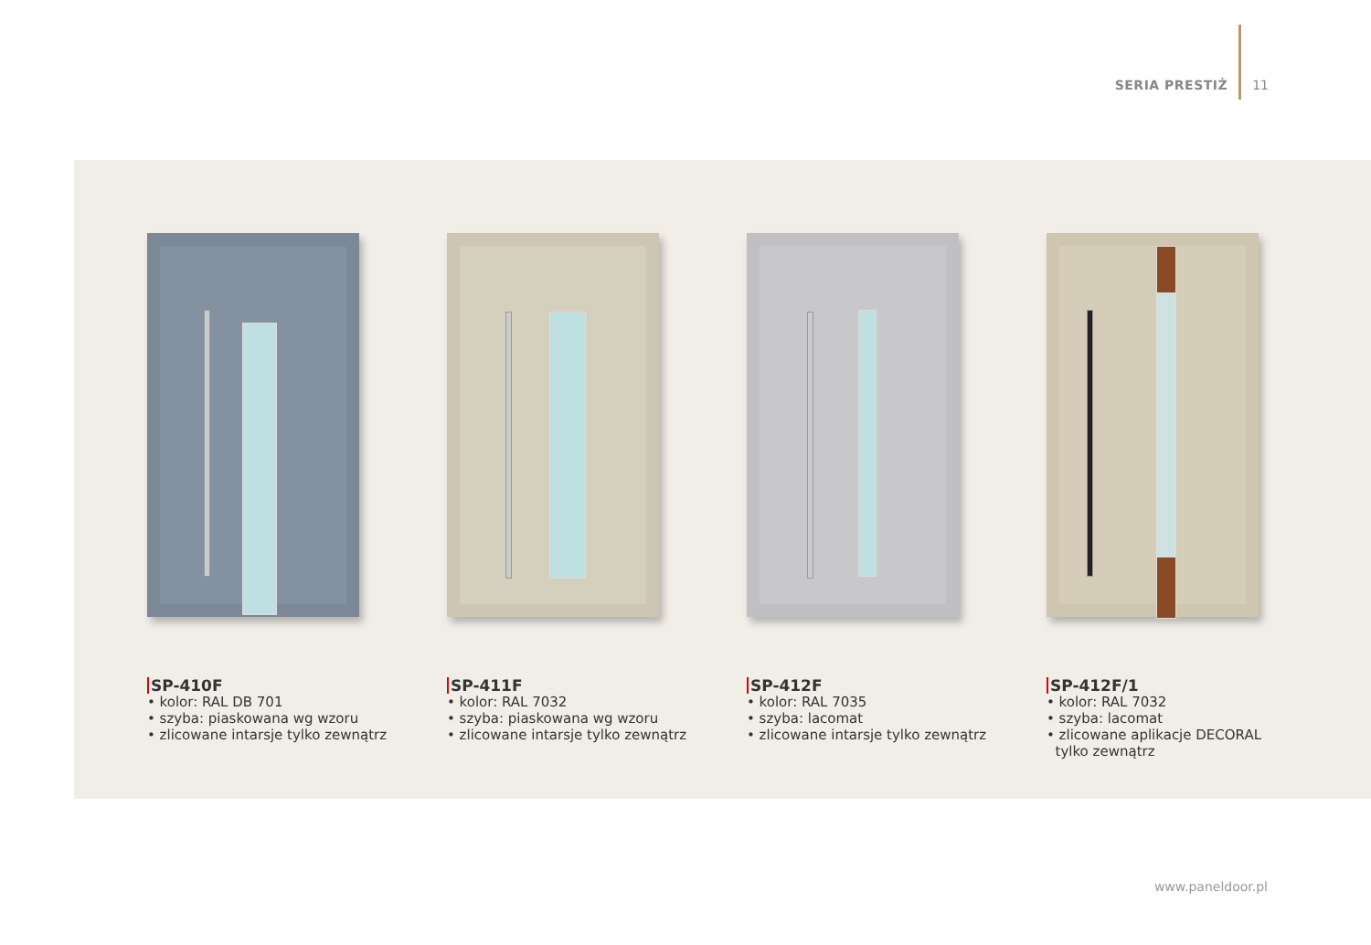SERIA PRESTIŻ 11
SP-410F
• kolor: RAL DB 701
• szyba: piaskowana wg wzoru
• zlicowane intarsje tylko zewnątrz
SP-411F
• kolor: RAL 7032
• szyba: piaskowana wg wzoru
• zlicowane intarsje tylko zewnątrz
SP-412F
• kolor: RAL 7035
• szyba: lacomat
• zlicowane intarsje tylko zewnątrz
SP-412F/1
• kolor: RAL 7032
• szyba: lacomat
• zlicowane aplikacje DECORAL
tylko zewnątrz
www.paneldoor.pl